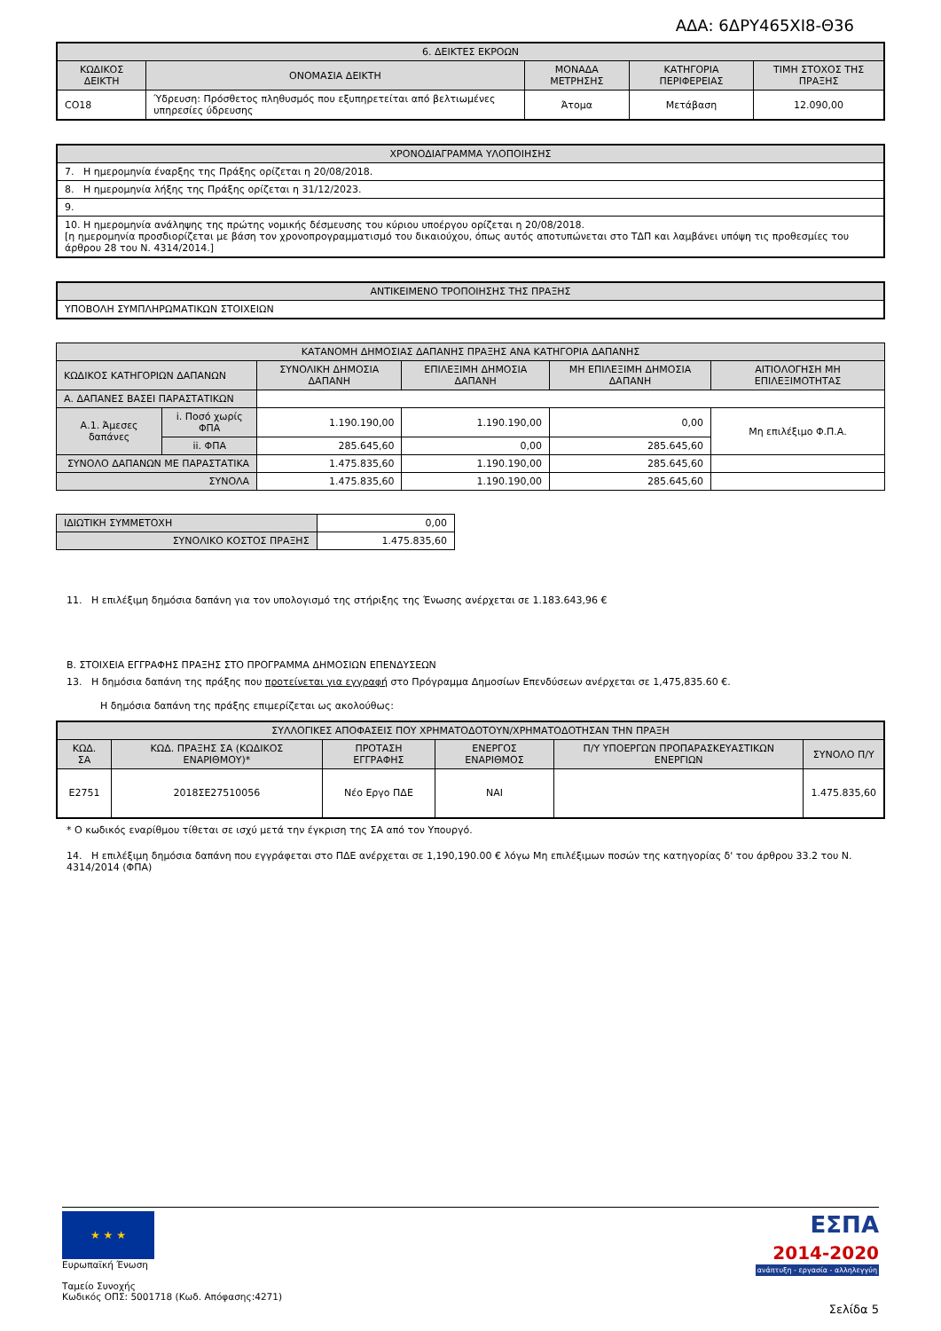ΑΔΑ: 6ΔΡΥ465ΧΙ8-Θ36
| 6. ΔΕΙΚΤΕΣ ΕΚΡΟΩΝ | | | | |
| --- | --- | --- | --- | --- |
| ΚΩΔΙΚΟΣ ΔΕΙΚΤΗ | ΟΝΟΜΑΣΙΑ ΔΕΙΚΤΗ | ΜΟΝΑΔΑ ΜΕΤΡΗΣΗΣ | ΚΑΤΗΓΟΡΙΑ ΠΕΡΙΦΕΡΕΙΑΣ | ΤΙΜΗ ΣΤΟΧΟΣ ΤΗΣ ΠΡΑΞΗΣ |
| CO18 | Ύδρευση: Πρόσθετος πληθυσμός που εξυπηρετείται από βελτιωμένες υπηρεσίες ύδρευσης | Άτομα | Μετάβαση | 12.090,00 |
| ΧΡΟΝΟΔΙΑΓΡΑΜΜΑ ΥΛΟΠΟΙΗΣΗΣ |
| --- |
| 7. Η ημερομηνία έναρξης της Πράξης ορίζεται η 20/08/2018. |
| 8. Η ημερομηνία λήξης της Πράξης ορίζεται η 31/12/2023. |
| 9. |
| 10. Η ημερομηνία ανάληψης της πρώτης νομικής δέσμευσης του κύριου υποέργου ορίζεται η 20/08/2018. [η ημερομηνία προσδιορίζεται με βάση τον χρονοπρογραμματισμό του δικαιούχου, όπως αυτός αποτυπώνεται στο ΤΔΠ και λαμβάνει υπόψη τις προθεσμίες του άρθρου 28 του Ν. 4314/2014.] |
| ΑΝΤΙΚΕΙΜΕΝΟ ΤΡΟΠΟΙΗΣΗΣ ΤΗΣ ΠΡΑΞΗΣ |
| --- |
| ΥΠΟΒΟΛΗ ΣΥΜΠΛΗΡΩΜΑΤΙΚΩΝ ΣΤΟΙΧΕΙΩΝ |
| ΚΑΤΑΝΟΜΗ ΔΗΜΟΣΙΑΣ ΔΑΠΑΝΗΣ ΠΡΑΞΗΣ ΑΝΑ ΚΑΤΗΓΟΡΙΑ ΔΑΠΑΝΗΣ | | | | | |
| --- | --- | --- | --- | --- | --- |
| ΚΩΔΙΚΟΣ ΚΑΤΗΓΟΡΙΩΝ ΔΑΠΑΝΩΝ | | ΣΥΝΟΛΙΚΗ ΔΗΜΟΣΙΑ ΔΑΠΑΝΗ | ΕΠΙΛΕΞΙΜΗ ΔΗΜΟΣΙΑ ΔΑΠΑΝΗ | ΜΗ ΕΠΙΛΕΞΙΜΗ ΔΗΜΟΣΙΑ ΔΑΠΑΝΗ | ΑΙΤΙΟΛΟΓΗΣΗ ΜΗ ΕΠΙΛΕΞΙΜΟΤΗΤΑΣ |
| Α. ΔΑΠΑΝΕΣ ΒΑΣΕΙ ΠΑΡΑΣΤΑΤΙΚΩΝ | | | | | |
| Α.1. Άμεσες δαπάνες | i. Ποσό χωρίς ΦΠΑ | 1.190.190,00 | 1.190.190,00 | 0,00 | Μη επιλέξιμο Φ.Π.Α. |
| | ii. ΦΠΑ | 285.645,60 | 0,00 | 285.645,60 | |
| ΣΥΝΟΛΟ ΔΑΠΑΝΩΝ ΜΕ ΠΑΡΑΣΤΑΤΙΚΑ | | 1.475.835,60 | 1.190.190,00 | 285.645,60 | |
| ΣΥΝΟΛΑ | | 1.475.835,60 | 1.190.190,00 | 285.645,60 | |
| ΙΔΙΩΤΙΚΗ ΣΥΜΜΕΤΟΧΗ | 0,00 |
| ΣΥΝΟΛΙΚΟ ΚΟΣΤΟΣ ΠΡΑΞΗΣ | 1.475.835,60 |
11. Η επιλέξιμη δημόσια δαπάνη για τον υπολογισμό της στήριξης της Ένωσης ανέρχεται σε 1.183.643,96 €
Β. ΣΤΟΙΧΕΙΑ ΕΓΓΡΑΦΗΣ ΠΡΑΞΗΣ ΣΤΟ ΠΡΟΓΡΑΜΜΑ ΔΗΜΟΣΙΩΝ ΕΠΕΝΔΥΣΕΩΝ
13. Η δημόσια δαπάνη της πράξης που προτείνεται για εγγραφή στο Πρόγραμμα Δημοσίων Επενδύσεων ανέρχεται σε 1,475,835.60 €.
Η δημόσια δαπάνη της πράξης επιμερίζεται ως ακολούθως:
| ΣΥΛΛΟΓΙΚΕΣ ΑΠΟΦΑΣΕΙΣ ΠΟΥ ΧΡΗΜΑΤΟΔΟΤΟΥΝ/ΧΡΗΜΑΤΟΔΟΤΗΣΑΝ ΤΗΝ ΠΡΑΞΗ | | | | | |
| --- | --- | --- | --- | --- | --- |
| ΚΩΔ. ΣΑ | ΚΩΔ. ΠΡΑΞΗΣ ΣΑ (ΚΩΔΙΚΟΣ ΕΝΑΡΙΘΜΟΥ)* | ΠΡΟΤΑΣΗ ΕΓΓΡΑΦΗΣ | ΕΝΕΡΓΟΣ ΕΝΑΡΙΘΜΟΣ | Π/Υ ΥΠΟΕΡΓΩΝ ΠΡΟΠΑΡΑΣΚΕΥΑΣΤΙΚΩΝ ΕΝΕΡΓΙΩΝ | ΣΥΝΟΛΟ Π/Υ |
| Ε2751 | 2018ΣΕ27510056 | Νέο Εργο ΠΔΕ | ΝΑΙ | | 1.475.835,60 |
* Ο κωδικός εναρίθμου τίθεται σε ισχύ μετά την έγκριση της ΣΑ από τον Υπουργό.
14. Η επιλέξιμη δημόσια δαπάνη που εγγράφεται στο ΠΔΕ ανέρχεται σε 1,190,190.00 € λόγω Μη επιλέξιμων ποσών της κατηγορίας δ' του άρθρου 33.2 του Ν. 4314/2014 (ΦΠΑ)
★ ★ ★
Ευρωπαϊκή Ένωση
Ταμείο Συνοχής
Κωδικός ΟΠΣ: 5001718 (Κωδ. Απόφασης:4271)
ΕΣΠΑ
2014-2020
ανάπτυξη - εργασία - αλληλεγγύη
Σελίδα 5